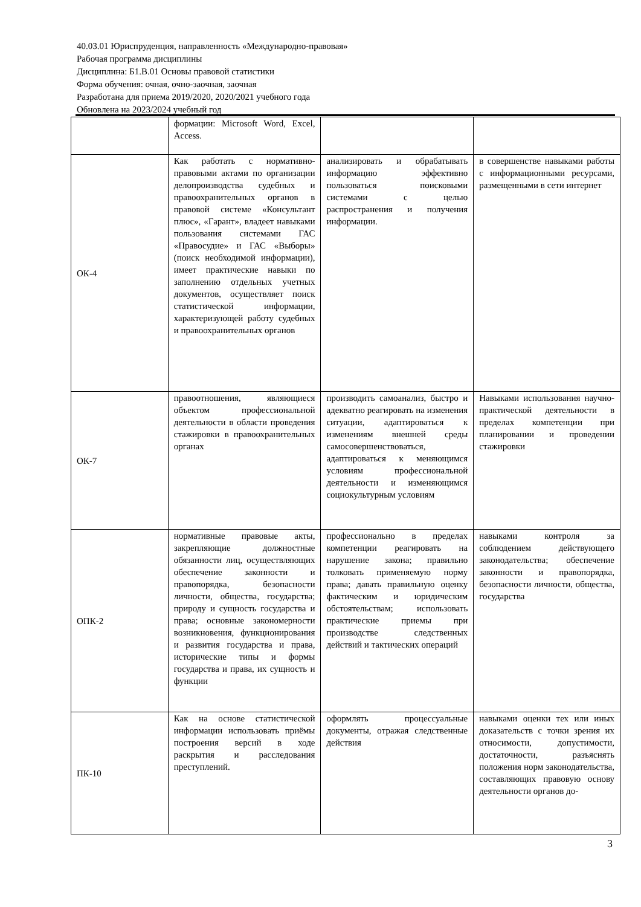40.03.01 Юриспруденция, направленность «Международно-правовая»
Рабочая программа дисциплины
Дисциплина: Б1.В.01 Основы правовой статистики
Форма обучения: очная, очно-заочная, заочная
Разработана для приема 2019/2020, 2020/2021 учебного года
Обновлена на 2023/2024 учебный год
| | формации: Microsoft Word, Excel, Access. | | |
| ОК-4 | Как работать с нормативно-правовыми актами по организации делопроизводства судебных и правоохранительных органов в правовой системе «Консультант плюс», «Гарант», владеет навыками пользования системами ГАС «Правосудие» и ГАС «Выборы» (поиск необходимой информации), имеет практические навыки по заполнению отдельных учетных документов, осуществляет поиск статистической информации, характеризующей работу судебных и правоохранительных органов | анализировать и обрабатывать информацию эффективно пользоваться поисковыми системами с целью распространения и получения информации. | в совершенстве навыками работы с информационными ресурсами, размещенными в сети интернет |
| ОК-7 | правоотношения, являющиеся объектом профессиональной деятельности в области проведения стажировки в правоохранительных органах | производить самоанализ, быстро и адекватно реагировать на изменения ситуации, адаптироваться к изменениям внешней среды самосовершенствоваться, адаптироваться к меняющимся условиям профессиональной деятельности и изменяющимся социокультурным условиям | Навыками использования научно-практической деятельности в пределах компетенции при планировании и проведении стажировки |
| ОПК-2 | нормативные правовые акты, закрепляющие должностные обязанности лиц, осуществляющих обеспечение законности и правопорядка, безопасности личности, общества, государства; природу и сущность государства и права; основные закономерности возникновения, функционирования и развития государства и права, исторические типы и формы государства и права, их сущность и функции | профессионально в пределах компетенции реагировать на нарушение закона; правильно толковать применяемую норму права; давать правильную оценку фактическим и юридическим обстоятельствам; использовать практические приемы при производстве следственных действий и тактических операций | навыками контроля за соблюдением действующего законодательства; обеспечение законности и правопорядка, безопасности личности, общества, государства |
| ПК-10 | Как на основе статистической информации использовать приёмы построения версий в ходе раскрытия и расследования преступлений. | оформлять процессуальные документы, отражая следственные действия | навыками оценки тех или иных доказательств с точки зрения их относимости, допустимости, достаточности, разъяснять положения норм законодательства, составляющих правовую основу деятельности органов до- |
3